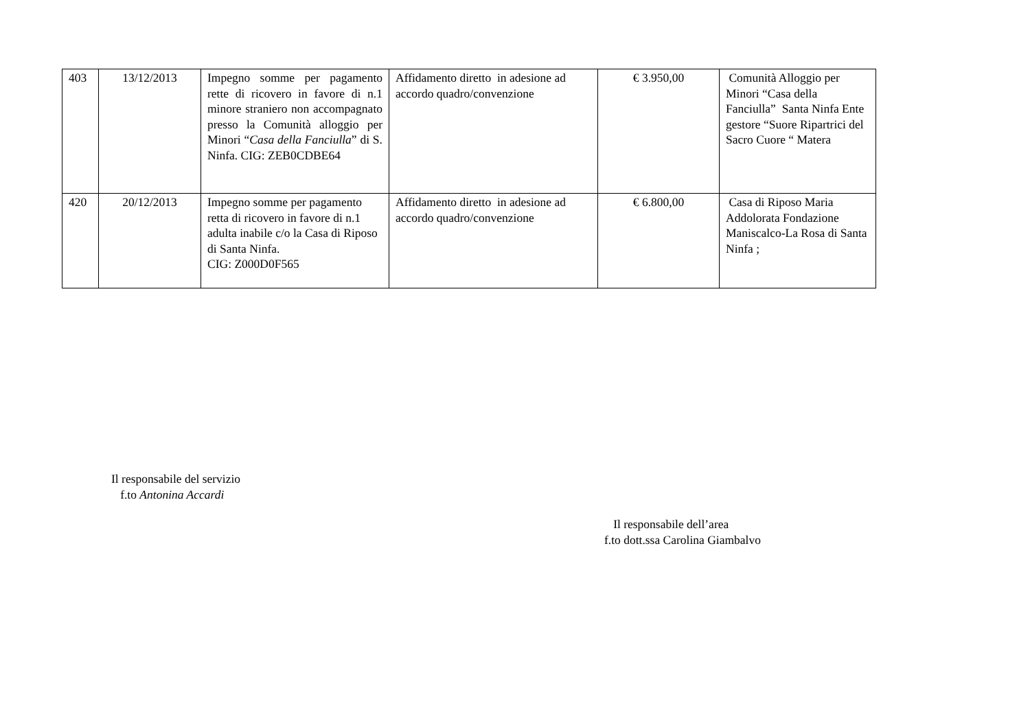| 403 | 13/12/2013 | Impegno somme per pagamento rette di ricovero in favore di n.1 minore straniero non accompagnato presso la Comunità alloggio per Minori “ Casa della Fanciulla ” di S. Ninfa. CIG: ZEB0CDBE64 | Affidamento diretto in adesione ad accordo quadro/convenzione | € 3.950,00 | Comunità Alloggio per Minori “Casa della Fanciulla” Santa Ninfa Ente gestore “Suore Ripartrici del Sacro Cuore “ Matera |
| 420 | 20/12/2013 | Impegno somme per pagamento retta di ricovero in favore di n.1 adulta inabile c/o la Casa di Riposo di Santa Ninfa. CIG: Z000D0F565 | Affidamento diretto in adesione ad accordo quadro/convenzione | € 6.800,00 | Casa di Riposo Maria Addolorata Fondazione Maniscalco-La Rosa di Santa Ninfa ; |
Il responsabile del servizio
f.to Antonina Accardi
Il responsabile dell’area
f.to dott.ssa Carolina Giambalvo